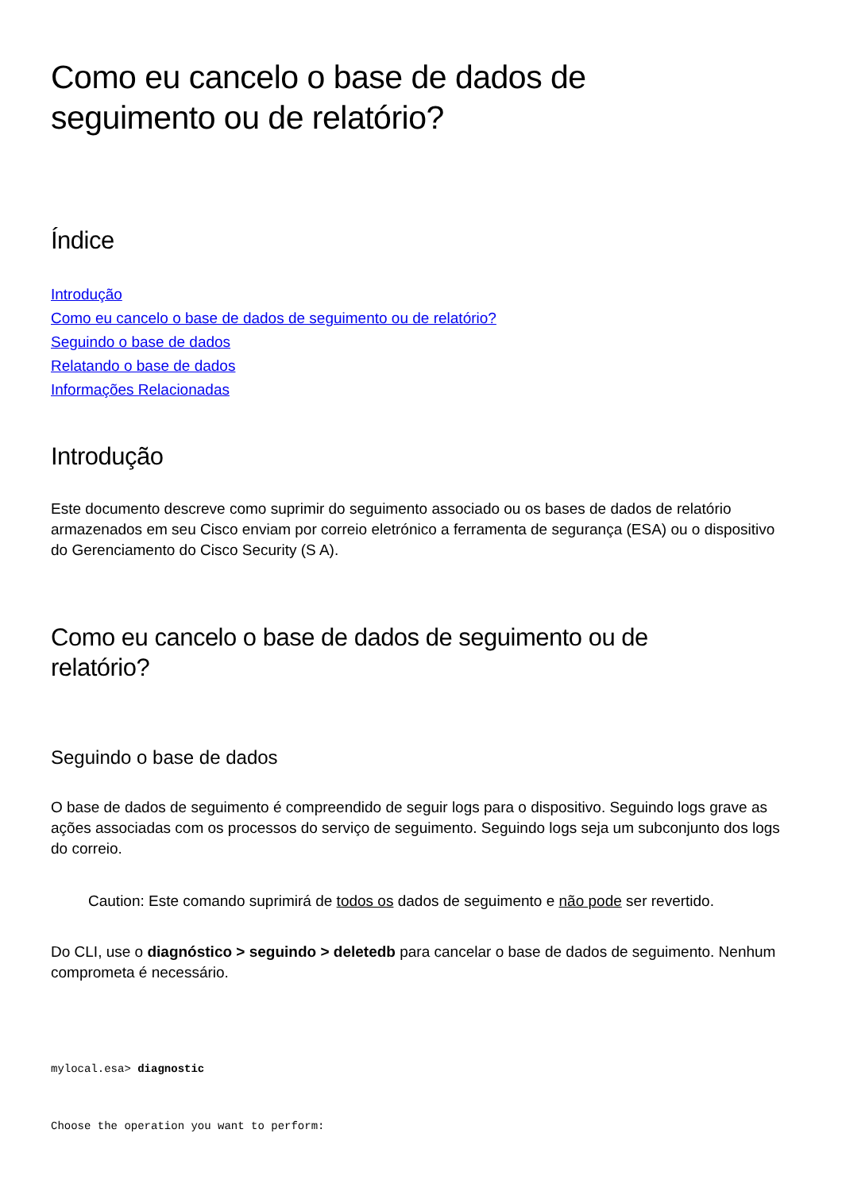Como eu cancelo o base de dados de
seguimento ou de relatório?
Índice
Introdução
Como eu cancelo o base de dados de seguimento ou de relatório?
Seguindo o base de dados
Relatando o base de dados
Informações Relacionadas
Introdução
Este documento descreve como suprimir do seguimento associado ou os bases de dados de relatório armazenados em seu Cisco enviam por correio eletrónico a ferramenta de segurança (ESA) ou o dispositivo do Gerenciamento do Cisco Security (S A).
Como eu cancelo o base de dados de seguimento ou de
relatório?
Seguindo o base de dados
O base de dados de seguimento é compreendido de seguir logs para o dispositivo. Seguindo logs grave as ações associadas com os processos do serviço de seguimento. Seguindo logs seja um subconjunto dos logs do correio.
Caution: Este comando suprimirá de todos os dados de seguimento e não pode ser revertido.
Do CLI, use o diagnóstico > seguindo > deletedb para cancelar o base de dados de seguimento. Nenhum comprometa é necessário.
mylocal.esa> diagnostic
Choose the operation you want to perform: